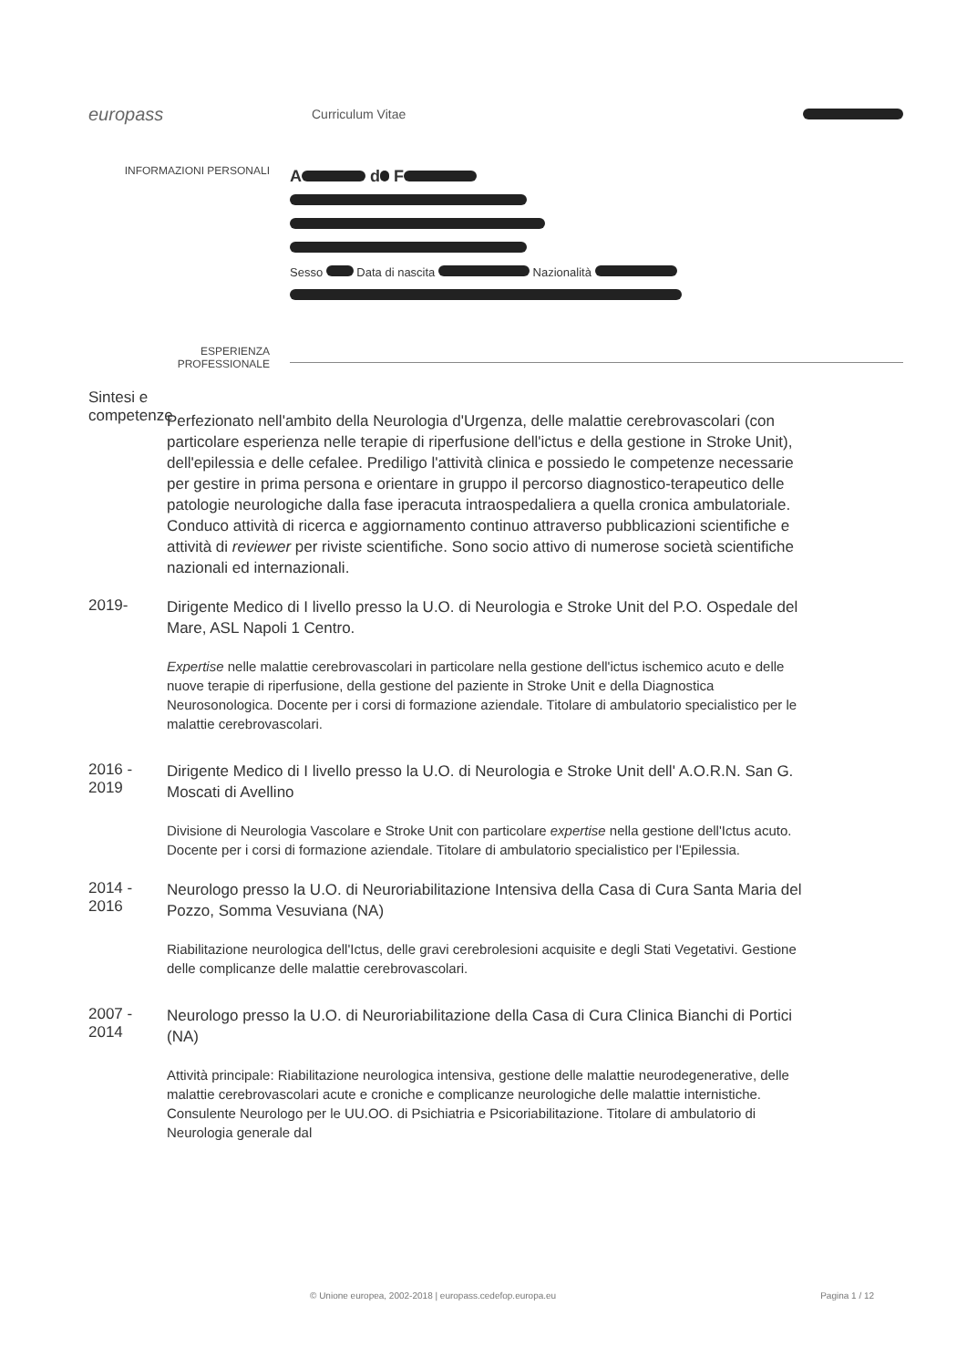europass
Curriculum Vitae
INFORMAZIONI PERSONALI
A d F
Sesso Data di nascita Nazionalità
ESPERIENZA
PROFESSIONALE
Sintesi e competenze
Perfezionato nell'ambito della Neurologia d'Urgenza, delle malattie cerebrovascolari (con particolare esperienza nelle terapie di riperfusione dell'ictus e della gestione in Stroke Unit), dell'epilessia e delle cefalee. Prediligo l'attività clinica e possiedo le competenze necessarie per gestire in prima persona e orientare in gruppo il percorso diagnostico-terapeutico delle patologie neurologiche dalla fase iperacuta intraospedaliera a quella cronica ambulatoriale. Conduco attività di ricerca e aggiornamento continuo attraverso pubblicazioni scientifiche e attività di reviewer per riviste scientifiche. Sono socio attivo di numerose società scientifiche nazionali ed internazionali.
2019-
Dirigente Medico di I livello presso la U.O. di Neurologia e Stroke Unit del P.O. Ospedale del Mare, ASL Napoli 1 Centro.
Expertise nelle malattie cerebrovascolari in particolare nella gestione dell'ictus ischemico acuto e delle nuove terapie di riperfusione, della gestione del paziente in Stroke Unit e della Diagnostica Neurosonologica. Docente per i corsi di formazione aziendale. Titolare di ambulatorio specialistico per le malattie cerebrovascolari.
2016 - 2019
Dirigente Medico di I livello presso la U.O. di Neurologia e Stroke Unit dell' A.O.R.N. San G. Moscati di Avellino
Divisione di Neurologia Vascolare e Stroke Unit con particolare expertise nella gestione dell'Ictus acuto. Docente per i corsi di formazione aziendale. Titolare di ambulatorio specialistico per l'Epilessia.
2014 - 2016
Neurologo presso la U.O. di Neuroriabilitazione Intensiva della Casa di Cura Santa Maria del Pozzo, Somma Vesuviana (NA)
Riabilitazione neurologica dell'Ictus, delle gravi cerebrolesioni acquisite e degli Stati Vegetativi. Gestione delle complicanze delle malattie cerebrovascolari.
2007 - 2014
Neurologo presso la U.O. di Neuroriabilitazione della Casa di Cura Clinica Bianchi di Portici (NA)
Attività principale: Riabilitazione neurologica intensiva, gestione delle malattie neurodegenerative, delle malattie cerebrovascolari acute e croniche e complicanze neurologiche delle malattie internistiche. Consulente Neurologo per le UU.OO. di Psichiatria e Psicoriabilitazione. Titolare di ambulatorio di Neurologia generale dal
© Unione europea, 2002-2018 | europass.cedefop.europa.eu Pagina 1 / 12